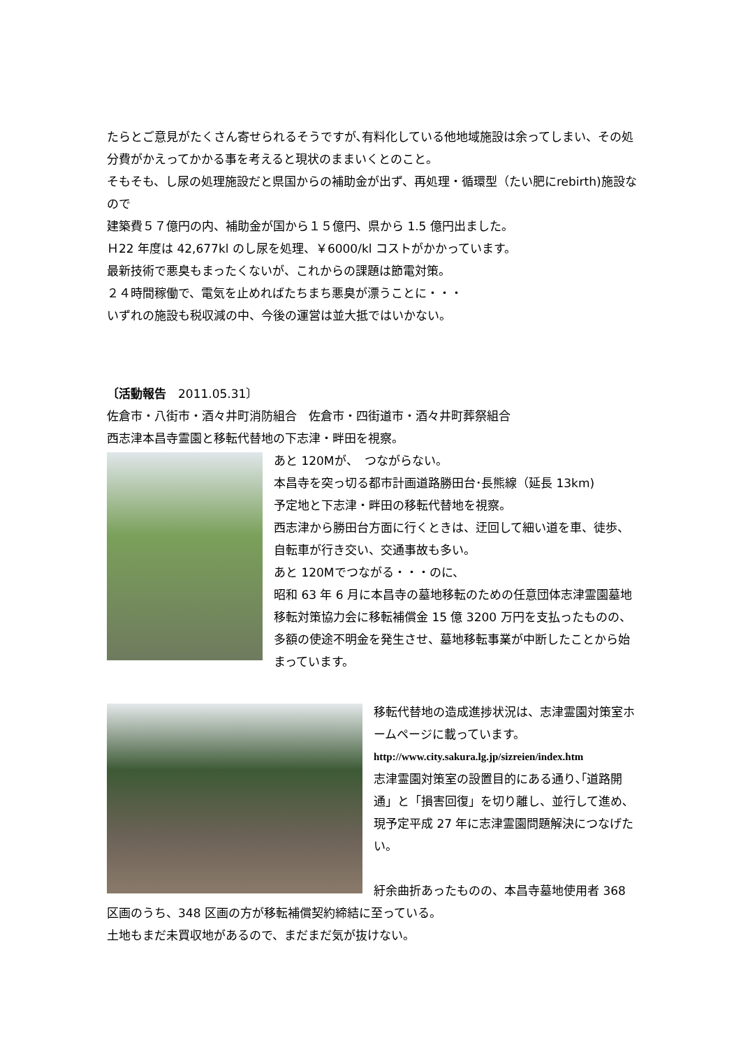たらとご意見がたくさん寄せられるそうですが､有料化している他地域施設は余ってしまい、その処分費がかえってかかる事を考えると現状のままいくとのこと。
そもそも、し尿の処理施設だと県国からの補助金が出ず、再処理・循環型（たい肥にrebirth)施設なので
建築費５７億円の内、補助金が国から１５億円、県から 1.5 億円出ました。
Ｈ22 年度は 42,677kl のし尿を処理、￥6000/kl コストがかかっています。
最新技術で悪臭もまったくないが、これからの課題は節電対策。
２４時間稼働で、電気を止めればたちまち悪臭が漂うことに・・・
いずれの施設も税収減の中、今後の運営は並大抵ではいかない。
〔活動報告　2011.05.31〕
佐倉市・八街市・酒々井町消防組合　佐倉市・四街道市・酒々井町葬祭組合
西志津本昌寺霊園と移転代替地の下志津・畔田を視察。
あと 120Mが、　つながらない。
本昌寺を突っ切る都市計画道路勝田台･長熊線（延長 13km)
予定地と下志津・畔田の移転代替地を視察。
西志津から勝田台方面に行くときは、迂回して細い道を車、徒歩、自転車が行き交い、交通事故も多い。
あと 120Mでつながる・・・のに、
昭和 63 年 6 月に本昌寺の墓地移転のための任意団体志津霊園墓地移転対策協力会に移転補償金 15 億 3200 万円を支払ったものの、多額の使途不明金を発生させ、墓地移転事業が中断したことから始まっています。
移転代替地の造成進捗状況は、志津霊園対策室ホームページに載っています。
http://www.city.sakura.lg.jp/sizreien/index.htm
志津霊園対策室の設置目的にある通り､｢道路開通」と「損害回復」を切り離し、並行して進め､現予定平成 27 年に志津霊園問題解決につなげたい。
紆余曲折あったものの、本昌寺墓地使用者 368 区画のうち、348 区画の方が移転補償契約締結に至っている。
土地もまだ未買収地があるので、まだまだ気が抜けない。